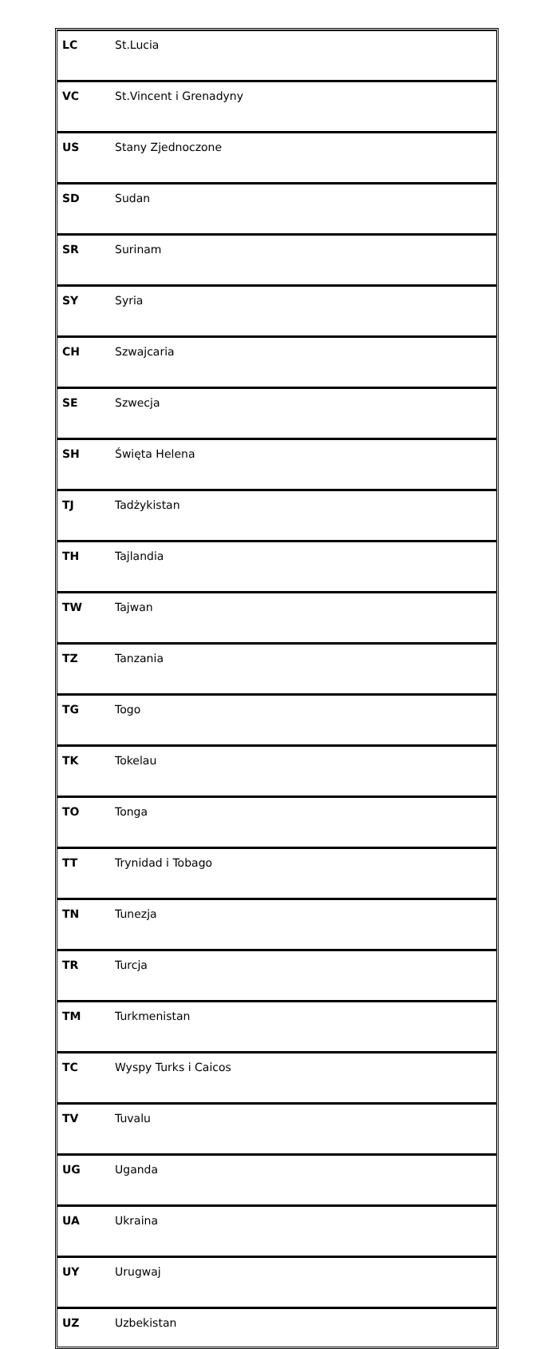| LC | St.Lucia |
| VC | St.Vincent i Grenadyny |
| US | Stany Zjednoczone |
| SD | Sudan |
| SR | Surinam |
| SY | Syria |
| CH | Szwajcaria |
| SE | Szwecja |
| SH | Święta Helena |
| TJ | Tadżykistan |
| TH | Tajlandia |
| TW | Tajwan |
| TZ | Tanzania |
| TG | Togo |
| TK | Tokelau |
| TO | Tonga |
| TT | Trynidad i Tobago |
| TN | Tunezja |
| TR | Turcja |
| TM | Turkmenistan |
| TC | Wyspy Turks i Caicos |
| TV | Tuvalu |
| UG | Uganda |
| UA | Ukraina |
| UY | Urugwaj |
| UZ | Uzbekistan |